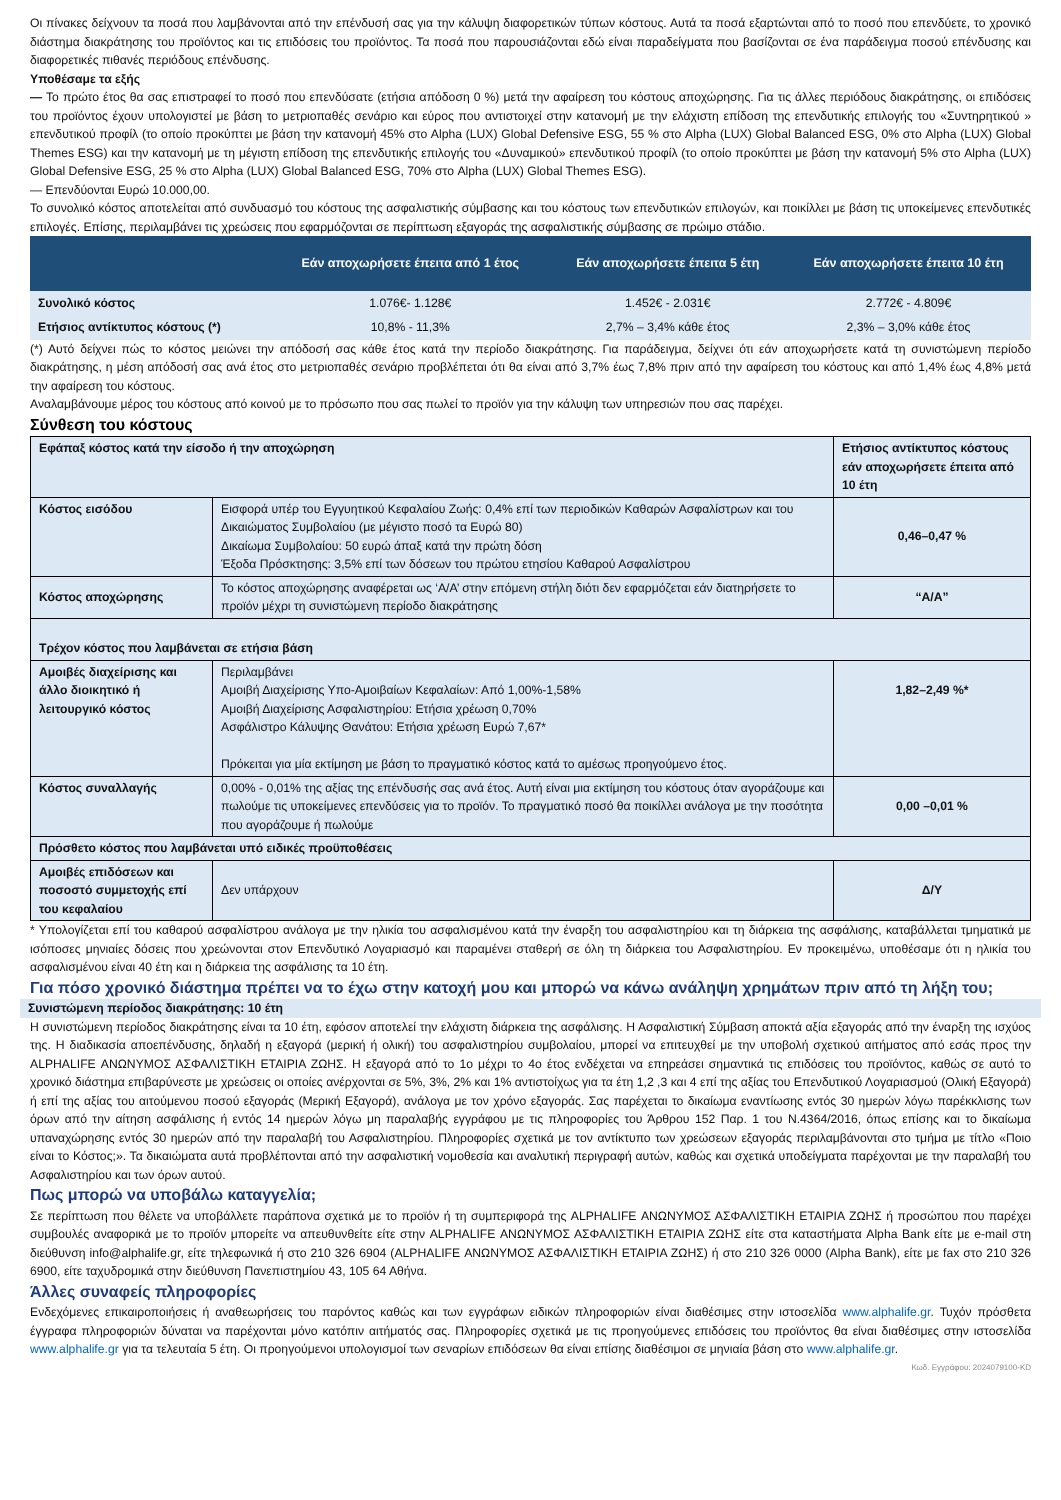Οι πίνακες δείχνουν τα ποσά που λαμβάνονται από την επένδυσή σας για την κάλυψη διαφορετικών τύπων κόστους. Αυτά τα ποσά εξαρτώνται από το ποσό που επενδύετε, το χρονικό διάστημα διακράτησης του προϊόντος και τις επιδόσεις του προϊόντος. Τα ποσά που παρουσιάζονται εδώ είναι παραδείγματα που βασίζονται σε ένα παράδειγμα ποσού επένδυσης και διαφορετικές πιθανές περιόδους επένδυσης.
Υποθέσαμε τα εξής
— Το πρώτο έτος θα σας επιστραφεί το ποσό που επενδύσατε (ετήσια απόδοση 0 %) μετά την αφαίρεση του κόστους αποχώρησης. Για τις άλλες περιόδους διακράτησης, οι επιδόσεις του προϊόντος έχουν υπολογιστεί με βάση το μετριοπαθές σενάριο και εύρος που αντιστοιχεί στην κατανομή με την ελάχιστη επίδοση της επενδυτικής επιλογής του «Συντηρητικού » επενδυτικού προφίλ (το οποίο προκύπτει με βάση την κατανομή 45% στο Alpha (LUX) Global Defensive ESG, 55 % στο Alpha (LUX) Global Balanced ESG, 0% στο Alpha (LUX) Global Themes ESG) και την κατανομή με τη μέγιστη επίδοση της επενδυτικής επιλογής του «Δυναμικού» επενδυτικού προφίλ (το οποίο προκύπτει με βάση την κατανομή 5% στο Alpha (LUX) Global Defensive ESG, 25 % στο Alpha (LUX) Global Balanced ESG, 70% στο Alpha (LUX) Global Themes ESG).
— Επενδύονται Ευρώ 10.000,00.
Το συνολικό κόστος αποτελείται από συνδυασμό του κόστους της ασφαλιστικής σύμβασης και του κόστους των επενδυτικών επιλογών, και ποικίλλει με βάση τις υποκείμενες επενδυτικές επιλογές. Επίσης, περιλαμβάνει τις χρεώσεις που εφαρμόζονται σε περίπτωση εξαγοράς της ασφαλιστικής σύμβασης σε πρώιμο στάδιο.
| | Εάν αποχωρήσετε έπειτα από 1 έτος | Εάν αποχωρήσετε έπειτα 5 έτη | Εάν αποχωρήσετε έπειτα 10 έτη |
| --- | --- | --- | --- |
| Συνολικό κόστος | 1.076€- 1.128€ | 1.452€ - 2.031€ | 2.772€ - 4.809€ |
| Ετήσιος αντίκτυπος κόστους (*) | 10,8% - 11,3% | 2,7% – 3,4% κάθε έτος | 2,3% – 3,0% κάθε έτος |
(*) Αυτό δείχνει πώς το κόστος μειώνει την απόδοσή σας κάθε έτος κατά την περίοδο διακράτησης. Για παράδειγμα, δείχνει ότι εάν αποχωρήσετε κατά τη συνιστώμενη περίοδο διακράτησης, η μέση απόδοσή σας ανά έτος στο μετριοπαθές σενάριο προβλέπεται ότι θα είναι από 3,7% έως 7,8% πριν από την αφαίρεση του κόστους και από 1,4% έως 4,8% μετά την αφαίρεση του κόστους.
Αναλαμβάνουμε μέρος του κόστους από κοινού με το πρόσωπο που σας πωλεί το προϊόν για την κάλυψη των υπηρεσιών που σας παρέχει.
Σύνθεση του κόστους
| Εφάπαξ κόστος κατά την είσοδο ή την αποχώρηση | | Ετήσιος αντίκτυπος κόστους εάν αποχωρήσετε έπειτα από 10 έτη |
| Κόστος εισόδου | Εισφορά υπέρ του Εγγυητικού Κεφαλαίου Ζωής: 0,4% επί των περιοδικών Καθαρών Ασφαλίστρων και του Δικαιώματος Συμβολαίου (με μέγιστο ποσό τα Ευρώ 80) Δικαίωμα Συμβολαίου: 50 ευρώ άπαξ κατά την πρώτη δόση Έξοδα Πρόσκτησης: 3,5% επί των δόσεων του πρώτου ετησίου Καθαρού Ασφαλίστρου | 0,46–0,47 % |
| Κόστος αποχώρησης | Το κόστος αποχώρησης αναφέρεται ως ‘Α/Α’ στην επόμενη στήλη διότι δεν εφαρμόζεται εάν διατηρήσετε το προϊόν μέχρι τη συνιστώμενη περίοδο διακράτησης | “Α/Α” |
| Τρέχον κόστος που λαμβάνεται σε ετήσια βάση | | |
| Αμοιβές διαχείρισης και άλλο διοικητικό ή λειτουργικό κόστος | Περιλαμβάνει Αμοιβή Διαχείρισης Υπο-Αμοιβαίων Κεφαλαίων: Από 1,00%-1,58% Αμοιβή Διαχείρισης Ασφαλιστηρίου: Ετήσια χρέωση 0,70% Ασφάλιστρο Κάλυψης Θανάτου: Ετήσια χρέωση Ευρώ 7,67* Πρόκειται για μία εκτίμηση με βάση το πραγματικό κόστος κατά το αμέσως προηγούμενο έτος. | 1,82–2,49 %* |
| Κόστος συναλλαγής | 0,00% - 0,01% της αξίας της επένδυσής σας ανά έτος. Αυτή είναι μια εκτίμηση του κόστους όταν αγοράζουμε και πωλούμε τις υποκείμενες επενδύσεις για το προϊόν. Το πραγματικό ποσό θα ποικίλλει ανάλογα με την ποσότητα που αγοράζουμε ή πωλούμε | 0,00 –0,01 % |
| Πρόσθετο κόστος που λαμβάνεται υπό ειδικές προϋποθέσεις | | |
| Αμοιβές επιδόσεων και ποσοστό συμμετοχής επί του κεφαλαίου | Δεν υπάρχουν | Δ/Υ |
* Υπολογίζεται επί του καθαρού ασφαλίστρου ανάλογα με την ηλικία του ασφαλισμένου κατά την έναρξη του ασφαλιστηρίου και τη διάρκεια της ασφάλισης, καταβάλλεται τμηματικά με ισόποσες μηνιαίες δόσεις που χρεώνονται στον Επενδυτικό Λογαριασμό και παραμένει σταθερή σε όλη τη διάρκεια του Ασφαλιστηρίου. Εν προκειμένω, υποθέσαμε ότι η ηλικία του ασφαλισμένου είναι 40 έτη και η διάρκεια της ασφάλισης τα 10 έτη.
Για πόσο χρονικό διάστημα πρέπει να το έχω στην κατοχή μου και μπορώ να κάνω ανάληψη χρημάτων πριν από τη λήξη του;
Συνιστώμενη περίοδος διακράτησης: 10 έτη
Η συνιστώμενη περίοδος διακράτησης είναι τα 10 έτη, εφόσον αποτελεί την ελάχιστη διάρκεια της ασφάλισης. Η Ασφαλιστική Σύμβαση αποκτά αξία εξαγοράς από την έναρξη της ισχύος της. Η διαδικασία αποεπένδυσης, δηλαδή η εξαγορά (μερική ή ολική) του ασφαλιστηρίου συμβολαίου, μπορεί να επιτευχθεί με την υποβολή σχετικού αιτήματος από εσάς προς την ALPHALIFE ΑΝΩΝΥΜΟΣ ΑΣΦΑΛΙΣΤΙΚΗ ΕΤΑΙΡΙΑ ΖΩΗΣ. Η εξαγορά από το 1ο μέχρι το 4ο έτος ενδέχεται να επηρεάσει σημαντικά τις επιδόσεις του προϊόντος, καθώς σε αυτό το χρονικό διάστημα επιβαρύνεστε με χρεώσεις οι οποίες ανέρχονται σε 5%, 3%, 2% και 1% αντιστοίχως για τα έτη 1,2 ,3 και 4 επί της αξίας του Επενδυτικού Λογαριασμού (Ολική Εξαγορά) ή επί της αξίας του αιτούμενου ποσού εξαγοράς (Μερική Εξαγορά), ανάλογα με τον χρόνο εξαγοράς. Σας παρέχεται το δικαίωμα εναντίωσης εντός 30 ημερών λόγω παρέκκλισης των όρων από την αίτηση ασφάλισης ή εντός 14 ημερών λόγω μη παραλαβής εγγράφου με τις πληροφορίες του Άρθρου 152 Παρ. 1 του Ν.4364/2016, όπως επίσης και το δικαίωμα υπαναχώρησης εντός 30 ημερών από την παραλαβή του Ασφαλιστηρίου. Πληροφορίες σχετικά με τον αντίκτυπο των χρεώσεων εξαγοράς περιλαμβάνονται στο τμήμα με τίτλο «Ποιο είναι το Κόστος;». Τα δικαιώματα αυτά προβλέπονται από την ασφαλιστική νομοθεσία και αναλυτική περιγραφή αυτών, καθώς και σχετικά υποδείγματα παρέχονται με την παραλαβή του Ασφαλιστηρίου και των όρων αυτού.
Πως μπορώ να υποβάλω καταγγελία;
Σε περίπτωση που θέλετε να υποβάλλετε παράπονα σχετικά με το προϊόν ή τη συμπεριφορά της ALPHALIFE ΑΝΩΝΥΜΟΣ ΑΣΦΑΛΙΣΤΙΚΗ ΕΤΑΙΡΙΑ ΖΩΗΣ ή προσώπου που παρέχει συμβουλές αναφορικά με το προϊόν μπορείτε να απευθυνθείτε είτε στην ALPHALIFE ΑΝΩΝΥΜΟΣ ΑΣΦΑΛΙΣΤΙΚΗ ΕΤΑΙΡΙΑ ΖΩΗΣ είτε στα καταστήματα Alpha Bank είτε με e-mail στη διεύθυνση info@alphalife.gr, είτε τηλεφωνικά ή στο 210 326 6904 (ALPHALIFE ΑΝΩΝΥΜΟΣ ΑΣΦΑΛΙΣΤΙΚΗ ΕΤΑΙΡΙΑ ΖΩΗΣ) ή στο 210 326 0000 (Alpha Bank), είτε με fax στο 210 326 6900, είτε ταχυδρομικά στην διεύθυνση Πανεπιστημίου 43, 105 64 Αθήνα.
Άλλες συναφείς πληροφορίες
Ενδεχόμενες επικαιροποιήσεις ή αναθεωρήσεις του παρόντος καθώς και των εγγράφων ειδικών πληροφοριών είναι διαθέσιμες στην ιστοσελίδα www.alphalife.gr. Τυχόν πρόσθετα έγγραφα πληροφοριών δύναται να παρέχονται μόνο κατόπιν αιτήματός σας. Πληροφορίες σχετικά με τις προηγούμενες επιδόσεις του προϊόντος θα είναι διαθέσιμες στην ιστοσελίδα www.alphalife.gr για τα τελευταία 5 έτη. Οι προηγούμενοι υπολογισμοί των σεναρίων επιδόσεων θα είναι επίσης διαθέσιμοι σε μηνιαία βάση στο www.alphalife.gr.
Κωδ. Εγγράφου: 2024079100-KD